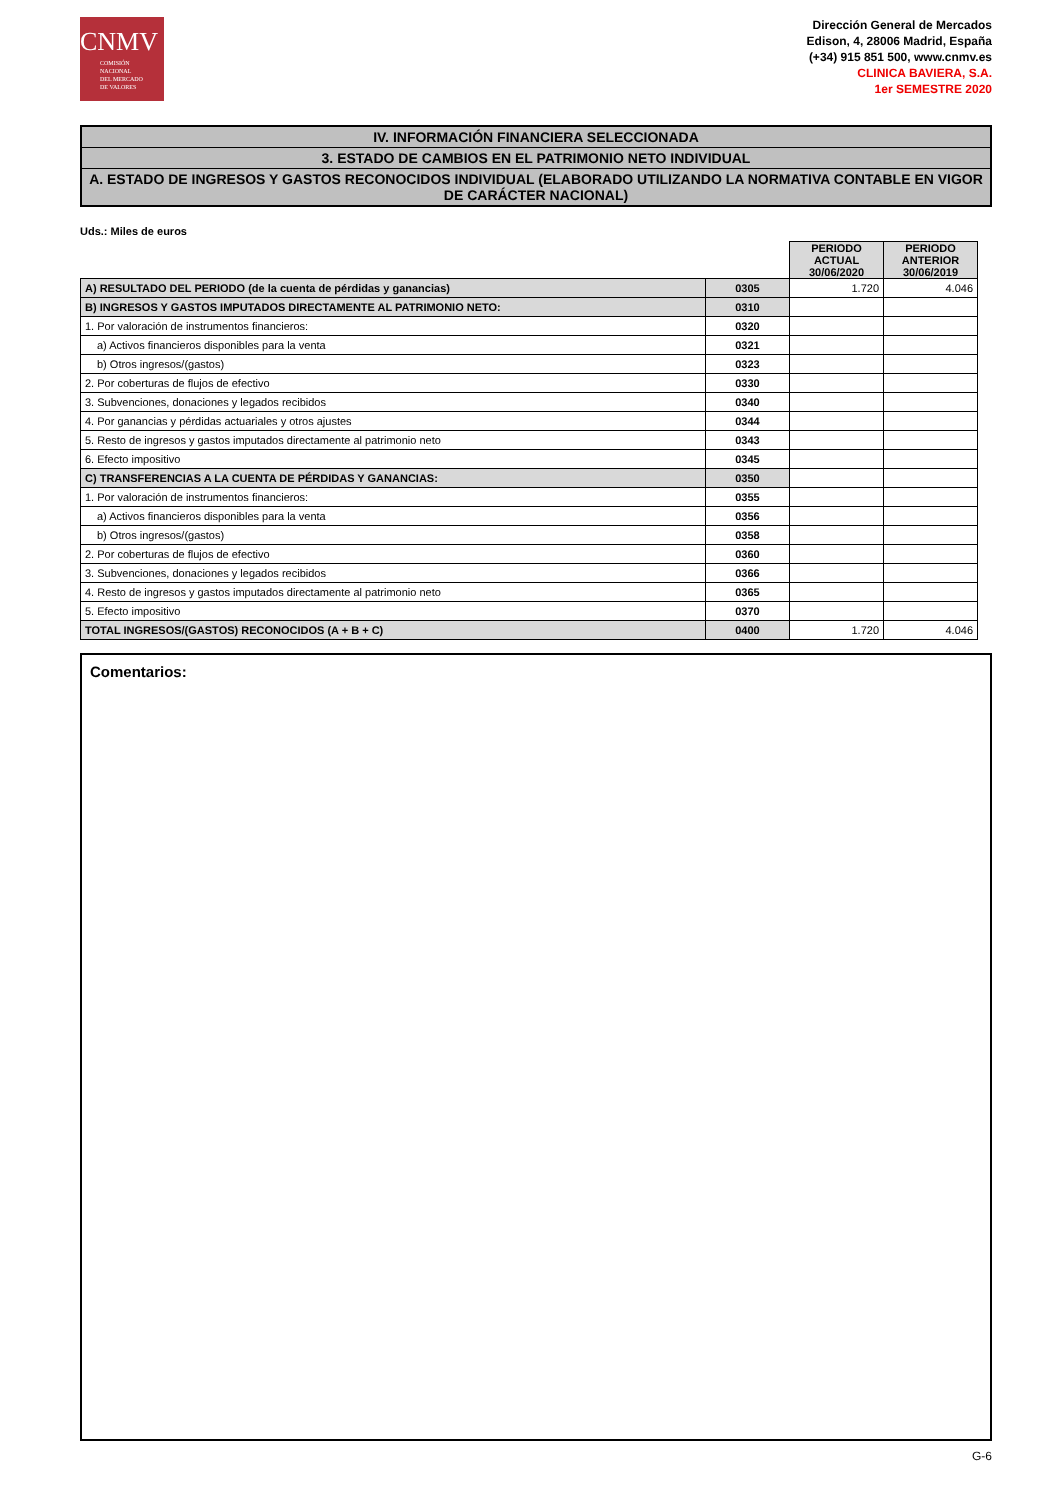CNMV
COMISIÓN
NACIONAL
DEL MERCADO
DE VALORES
Dirección General de Mercados
Edison, 4, 28006 Madrid, España
(+34) 915 851 500, www.cnmv.es
CLINICA BAVIERA, S.A.
1er SEMESTRE 2020
IV. INFORMACIÓN FINANCIERA SELECCIONADA
3. ESTADO DE CAMBIOS EN EL PATRIMONIO NETO INDIVIDUAL
A. ESTADO DE INGRESOS Y GASTOS RECONOCIDOS INDIVIDUAL (ELABORADO UTILIZANDO LA NORMATIVA CONTABLE EN VIGOR DE CARÁCTER NACIONAL)
Uds.: Miles de euros
| | | PERIODO ACTUAL 30/06/2020 | PERIODO ANTERIOR 30/06/2019 |
| A) RESULTADO DEL PERIODO (de la cuenta de pérdidas y ganancias) | 0305 | 1.720 | 4.046 |
| B) INGRESOS Y GASTOS IMPUTADOS DIRECTAMENTE AL PATRIMONIO NETO: | 0310 | | |
| 1. Por valoración de instrumentos financieros: | 0320 | | |
| a) Activos financieros disponibles para la venta | 0321 | | |
| b) Otros ingresos/(gastos) | 0323 | | |
| 2. Por coberturas de flujos de efectivo | 0330 | | |
| 3. Subvenciones, donaciones y legados recibidos | 0340 | | |
| 4. Por ganancias y pérdidas actuariales y otros ajustes | 0344 | | |
| 5. Resto de ingresos y gastos imputados directamente al patrimonio neto | 0343 | | |
| 6. Efecto impositivo | 0345 | | |
| C) TRANSFERENCIAS A LA CUENTA DE PÉRDIDAS Y GANANCIAS: | 0350 | | |
| 1. Por valoración de instrumentos financieros: | 0355 | | |
| a) Activos financieros disponibles para la venta | 0356 | | |
| b) Otros ingresos/(gastos) | 0358 | | |
| 2. Por coberturas de flujos de efectivo | 0360 | | |
| 3. Subvenciones, donaciones y legados recibidos | 0366 | | |
| 4. Resto de ingresos y gastos imputados directamente al patrimonio neto | 0365 | | |
| 5. Efecto impositivo | 0370 | | |
| TOTAL INGRESOS/(GASTOS) RECONOCIDOS (A + B + C) | 0400 | 1.720 | 4.046 |
Comentarios:
G-6